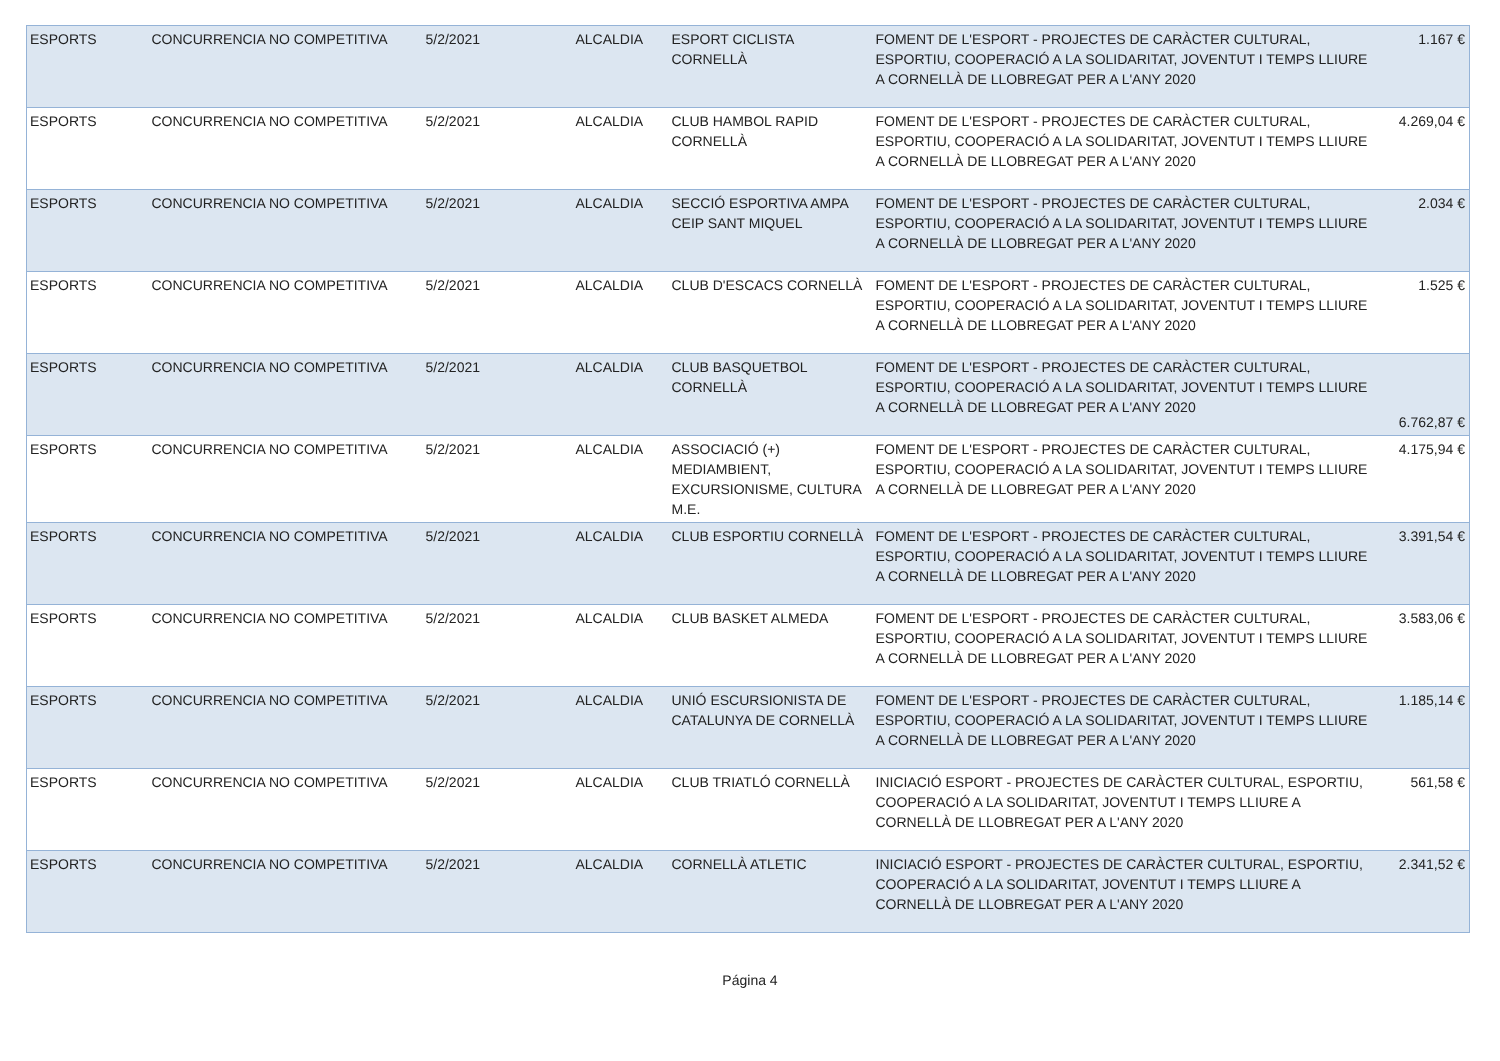| ESPORTS | CONCURRENCIA NO COMPETITIVA | 5/2/2021 | ALCALDIA | ESPORT CICLISTA CORNELLÀ | FOMENT DE L'ESPORT - PROJECTES DE CARÀCTER CULTURAL, ESPORTIU, COOPERACIÓ A LA SOLIDARITAT, JOVENTUT I TEMPS LLIURE A CORNELLÀ DE LLOBREGAT PER A L'ANY 2020 | 1.167 € |
| ESPORTS | CONCURRENCIA NO COMPETITIVA | 5/2/2021 | ALCALDIA | CLUB HAMBOL RAPID CORNELLÀ | FOMENT DE L'ESPORT - PROJECTES DE CARÀCTER CULTURAL, ESPORTIU, COOPERACIÓ A LA SOLIDARITAT, JOVENTUT I TEMPS LLIURE A CORNELLÀ DE LLOBREGAT PER A L'ANY 2020 | 4.269,04 € |
| ESPORTS | CONCURRENCIA NO COMPETITIVA | 5/2/2021 | ALCALDIA | SECCIÓ ESPORTIVA AMPA CEIP SANT MIQUEL | FOMENT DE L'ESPORT - PROJECTES DE CARÀCTER CULTURAL, ESPORTIU, COOPERACIÓ A LA SOLIDARITAT, JOVENTUT I TEMPS LLIURE A CORNELLÀ DE LLOBREGAT PER A L'ANY 2020 | 2.034 € |
| ESPORTS | CONCURRENCIA NO COMPETITIVA | 5/2/2021 | ALCALDIA | CLUB D'ESCACS CORNELLÀ | FOMENT DE L'ESPORT - PROJECTES DE CARÀCTER CULTURAL, ESPORTIU, COOPERACIÓ A LA SOLIDARITAT, JOVENTUT I TEMPS LLIURE A CORNELLÀ DE LLOBREGAT PER A L'ANY 2020 | 1.525 € |
| ESPORTS | CONCURRENCIA NO COMPETITIVA | 5/2/2021 | ALCALDIA | CLUB BASQUETBOL CORNELLÀ | FOMENT DE L'ESPORT - PROJECTES DE CARÀCTER CULTURAL, ESPORTIU, COOPERACIÓ A LA SOLIDARITAT, JOVENTUT I TEMPS LLIURE A CORNELLÀ DE LLOBREGAT PER A L'ANY 2020 | 6.762,87 € |
| ESPORTS | CONCURRENCIA NO COMPETITIVA | 5/2/2021 | ALCALDIA | ASSOCIACIÓ (+) MEDIAMBIENT, EXCURSIONISME, CULTURA M.E. | FOMENT DE L'ESPORT - PROJECTES DE CARÀCTER CULTURAL, ESPORTIU, COOPERACIÓ A LA SOLIDARITAT, JOVENTUT I TEMPS LLIURE A CORNELLÀ DE LLOBREGAT PER A L'ANY 2020 | 4.175,94 € |
| ESPORTS | CONCURRENCIA NO COMPETITIVA | 5/2/2021 | ALCALDIA | CLUB ESPORTIU CORNELLÀ | FOMENT DE L'ESPORT - PROJECTES DE CARÀCTER CULTURAL, ESPORTIU, COOPERACIÓ A LA SOLIDARITAT, JOVENTUT I TEMPS LLIURE A CORNELLÀ DE LLOBREGAT PER A L'ANY 2020 | 3.391,54 € |
| ESPORTS | CONCURRENCIA NO COMPETITIVA | 5/2/2021 | ALCALDIA | CLUB BASKET ALMEDA | FOMENT DE L'ESPORT - PROJECTES DE CARÀCTER CULTURAL, ESPORTIU, COOPERACIÓ A LA SOLIDARITAT, JOVENTUT I TEMPS LLIURE A CORNELLÀ DE LLOBREGAT PER A L'ANY 2020 | 3.583,06 € |
| ESPORTS | CONCURRENCIA NO COMPETITIVA | 5/2/2021 | ALCALDIA | UNIÓ ESCURSIONISTA DE CATALUNYA DE CORNELLÀ | FOMENT DE L'ESPORT - PROJECTES DE CARÀCTER CULTURAL, ESPORTIU, COOPERACIÓ A LA SOLIDARITAT, JOVENTUT I TEMPS LLIURE A CORNELLÀ DE LLOBREGAT PER A L'ANY 2020 | 1.185,14 € |
| ESPORTS | CONCURRENCIA NO COMPETITIVA | 5/2/2021 | ALCALDIA | CLUB TRIATLÓ CORNELLÀ | INICIACIÓ ESPORT - PROJECTES DE CARÀCTER CULTURAL, ESPORTIU, COOPERACIÓ A LA SOLIDARITAT, JOVENTUT I TEMPS LLIURE A CORNELLÀ DE LLOBREGAT PER A L'ANY 2020 | 561,58 € |
| ESPORTS | CONCURRENCIA NO COMPETITIVA | 5/2/2021 | ALCALDIA | CORNELLÀ ATLETIC | INICIACIÓ ESPORT - PROJECTES DE CARÀCTER CULTURAL, ESPORTIU, COOPERACIÓ A LA SOLIDARITAT, JOVENTUT I TEMPS LLIURE A CORNELLÀ DE LLOBREGAT PER A L'ANY 2020 | 2.341,52 € |
Página 4